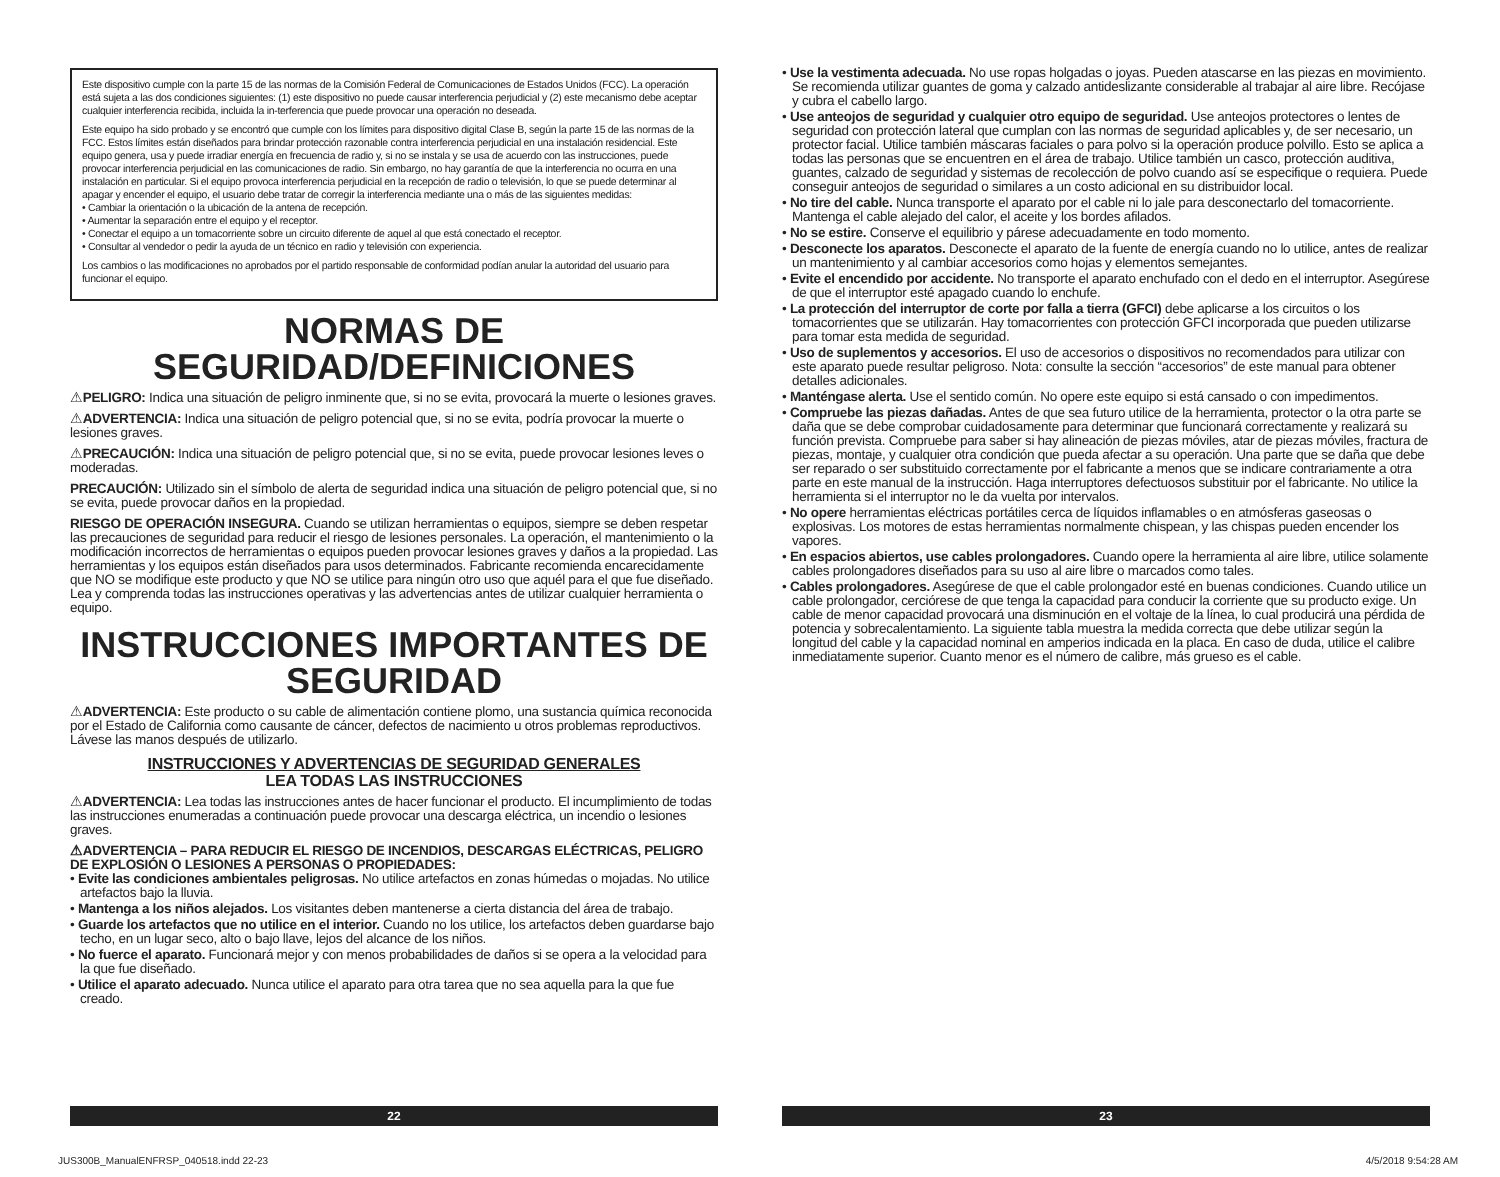Este dispositivo cumple con la parte 15 de las normas de la Comisión Federal de Comunicaciones de Estados Unidos (FCC). La operación está sujeta a las dos condiciones siguientes: (1) este dispositivo no puede causar interferencia perjudicial y (2) este mecanismo debe aceptar cualquier interferencia recibida, incluida la in-terferencia que puede provocar una operación no deseada.
Este equipo ha sido probado y se encontró que cumple con los límites para dispositivo digital Clase B, según la parte 15 de las normas de la FCC. Estos límites están diseñados para brindar protección razonable contra interferencia perjudicial en una instalación residencial. Este equipo genera, usa y puede irradiar energía en frecuencia de radio y, si no se instala y se usa de acuerdo con las instrucciones, puede provocar interferencia perjudicial en las comunicaciones de radio. Sin embargo, no hay garantía de que la interferencia no ocurra en una instalación en particular. Si el equipo provoca interferencia perjudicial en la recepción de radio o televisión, lo que se puede determinar al apagar y encender el equipo, el usuario debe tratar de corregir la interferencia mediante una o más de las siguientes medidas:
• Cambiar la orientación o la ubicación de la antena de recepción.
• Aumentar la separación entre el equipo y el receptor.
• Conectar el equipo a un tomacorriente sobre un circuito diferente de aquel al que está conectado el receptor.
• Consultar al vendedor o pedir la ayuda de un técnico en radio y televisión con experiencia.
Los cambios o las modificaciones no aprobados por el partido responsable de conformidad podían anular la autoridad del usuario para funcionar el equipo.
NORMAS DE SEGURIDAD/DEFINICIONES
⚠PELIGRO: Indica una situación de peligro inminente que, si no se evita, provocará la muerte o lesiones graves.
⚠ADVERTENCIA: Indica una situación de peligro potencial que, si no se evita, podría provocar la muerte o lesiones graves.
⚠PRECAUCIÓN: Indica una situación de peligro potencial que, si no se evita, puede provocar lesiones leves o moderadas.
PRECAUCIÓN: Utilizado sin el símbolo de alerta de seguridad indica una situación de peligro potencial que, si no se evita, puede provocar daños en la propiedad.
RIESGO DE OPERACIÓN INSEGURA. Cuando se utilizan herramientas o equipos, siempre se deben respetar las precauciones de seguridad para reducir el riesgo de lesiones personales. La operación, el mantenimiento o la modificación incorrectos de herramientas o equipos pueden provocar lesiones graves y daños a la propiedad. Las herramientas y los equipos están diseñados para usos determinados. Fabricante recomienda encarecidamente que NO se modifique este producto y que NO se utilice para ningún otro uso que aquél para el que fue diseñado. Lea y comprenda todas las instrucciones operativas y las advertencias antes de utilizar cualquier herramienta o equipo.
INSTRUCCIONES IMPORTANTES DE SEGURIDAD
⚠ADVERTENCIA: Este producto o su cable de alimentación contiene plomo, una sustancia química reconocida por el Estado de California como causante de cáncer, defectos de nacimiento u otros problemas reproductivos. Lávese las manos después de utilizarlo.
INSTRUCCIONES Y ADVERTENCIAS DE SEGURIDAD GENERALES
LEA TODAS LAS INSTRUCCIONES
⚠ADVERTENCIA: Lea todas las instrucciones antes de hacer funcionar el producto. El incumplimiento de todas las instrucciones enumeradas a continuación puede provocar una descarga eléctrica, un incendio o lesiones graves.
⚠ADVERTENCIA – PARA REDUCIR EL RIESGO DE INCENDIOS, DESCARGAS ELÉCTRICAS, PELIGRO DE EXPLOSIÓN O LESIONES A PERSONAS O PROPIEDADES:
• Evite las condiciones ambientales peligrosas. No utilice artefactos en zonas húmedas o mojadas. No utilice artefactos bajo la lluvia.
• Mantenga a los niños alejados. Los visitantes deben mantenerse a cierta distancia del área de trabajo.
• Guarde los artefactos que no utilice en el interior. Cuando no los utilice, los artefactos deben guardarse bajo techo, en un lugar seco, alto o bajo llave, lejos del alcance de los niños.
• No fuerce el aparato. Funcionará mejor y con menos probabilidades de daños si se opera a la velocidad para la que fue diseñado.
• Utilice el aparato adecuado. Nunca utilice el aparato para otra tarea que no sea aquella para la que fue creado.
• Use la vestimenta adecuada. No use ropas holgadas o joyas. Pueden atascarse en las piezas en movimiento. Se recomienda utilizar guantes de goma y calzado antideslizante considerable al trabajar al aire libre. Recójase y cubra el cabello largo.
• Use anteojos de seguridad y cualquier otro equipo de seguridad. Use anteojos protectores o lentes de seguridad con protección lateral que cumplan con las normas de seguridad aplicables y, de ser necesario, un protector facial. Utilice también máscaras faciales o para polvo si la operación produce polvillo. Esto se aplica a todas las personas que se encuentren en el área de trabajo. Utilice también un casco, protección auditiva, guantes, calzado de seguridad y sistemas de recolección de polvo cuando así se especifique o requiera. Puede conseguir anteojos de seguridad o similares a un costo adicional en su distribuidor local.
• No tire del cable. Nunca transporte el aparato por el cable ni lo jale para desconectarlo del tomacorriente. Mantenga el cable alejado del calor, el aceite y los bordes afilados.
• No se estire. Conserve el equilibrio y párese adecuadamente en todo momento.
• Desconecte los aparatos. Desconecte el aparato de la fuente de energía cuando no lo utilice, antes de realizar un mantenimiento y al cambiar accesorios como hojas y elementos semejantes.
• Evite el encendido por accidente. No transporte el aparato enchufado con el dedo en el interruptor. Asegúrese de que el interruptor esté apagado cuando lo enchufe.
• La protección del interruptor de corte por falla a tierra (GFCI) debe aplicarse a los circuitos o los tomacorrientes que se utilizarán. Hay tomacorrientes con protección GFCI incorporada que pueden utilizarse para tomar esta medida de seguridad.
• Uso de suplementos y accesorios. El uso de accesorios o dispositivos no recomendados para utilizar con este aparato puede resultar peligroso. Nota: consulte la sección “accesorios” de este manual para obtener detalles adicionales.
• Manténgase alerta. Use el sentido común. No opere este equipo si está cansado o con impedimentos.
• Compruebe las piezas dañadas. Antes de que sea futuro utilice de la herramienta, protector o la otra parte se daña que se debe comprobar cuidadosamente para determinar que funcionará correctamente y realizará su función prevista. Compruebe para saber si hay alineación de piezas móviles, atar de piezas móviles, fractura de piezas, montaje, y cualquier otra condición que pueda afectar a su operación. Una parte que se daña que debe ser reparado o ser substituido correctamente por el fabricante a menos que se indicare contrariamente a otra parte en este manual de la instrucción. Haga interruptores defectuosos substituir por el fabricante. No utilice la herramienta si el interruptor no le da vuelta por intervalos.
• No opere herramientas eléctricas portátiles cerca de líquidos inflamables o en atmósferas gaseosas o explosivas. Los motores de estas herramientas normalmente chispean, y las chispas pueden encender los vapores.
• En espacios abiertos, use cables prolongadores. Cuando opere la herramienta al aire libre, utilice solamente cables prolongadores diseñados para su uso al aire libre o marcados como tales.
• Cables prolongadores. Asegúrese de que el cable prolongador esté en buenas condiciones. Cuando utilice un cable prolongador, cerciórese de que tenga la capacidad para conducir la corriente que su producto exige. Un cable de menor capacidad provocará una disminución en el voltaje de la línea, lo cual producirá una pérdida de potencia y sobrecalentamiento. La siguiente tabla muestra la medida correcta que debe utilizar según la longitud del cable y la capacidad nominal en amperios indicada en la placa. En caso de duda, utilice el calibre inmediatamente superior. Cuanto menor es el número de calibre, más grueso es el cable.
22 23
JUS300B_ManualENFRSP_040518.indd 22-23
4/5/2018 9:54:28 AM